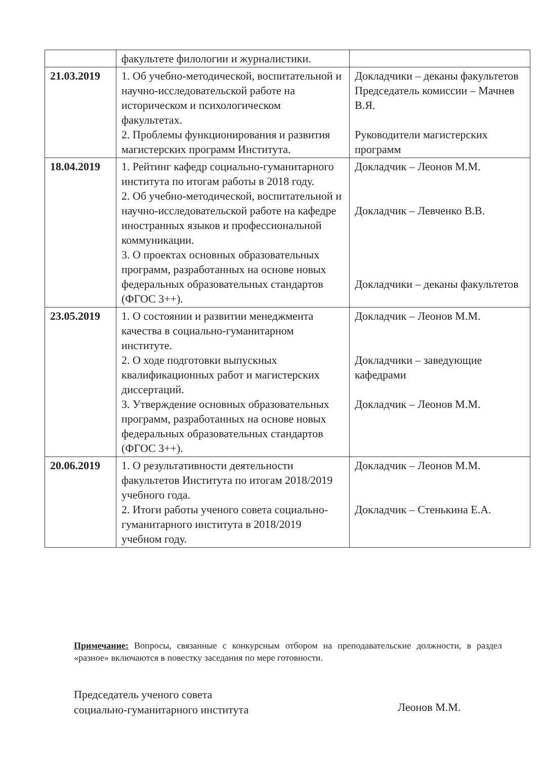| | факультете филологии и журналистики. | |
| 21.03.2019 | 1. Об учебно-методической, воспитательной и научно-исследовательской работе на историческом и психологическом факультетах. 2. Проблемы функционирования и развития магистерских программ Института. | Докладчики – деканы факультетов Председатель комиссии – Мачнев В.Я. Руководители магистерских программ |
| 18.04.2019 | 1. Рейтинг кафедр социально-гуманитарного института по итогам работы в 2018 году. 2. Об учебно-методической, воспитательной и научно-исследовательской работе на кафедре иностранных языков и профессиональной коммуникации. 3. О проектах основных образовательных программ, разработанных на основе новых федеральных образовательных стандартов (ФГОС 3++). | Докладчик – Леонов М.М. Докладчик – Левченко В.В. Докладчики – деканы факультетов |
| 23.05.2019 | 1. О состоянии и развитии менеджмента качества в социально-гуманитарном институте. 2. О ходе подготовки выпускных квалификационных работ и магистерских диссертаций. 3. Утверждение основных образовательных программ, разработанных на основе новых федеральных образовательных стандартов (ФГОС 3++). | Докладчик – Леонов М.М. Докладчики – заведующие кафедрами Докладчик – Леонов М.М. |
| 20.06.2019 | 1. О результативности деятельности факультетов Института по итогам 2018/2019 учебного года. 2. Итоги работы ученого совета социально-гуманитарного института в 2018/2019 учебном году. | Докладчик – Леонов М.М. Докладчик – Стенькина Е.А. |
Примечание: Вопросы, связанные с конкурсным отбором на преподавательские должности, в раздел «разное» включаются в повестку заседания по мере готовности.
Председатель ученого совета
социально-гуманитарного института
Леонов М.М.